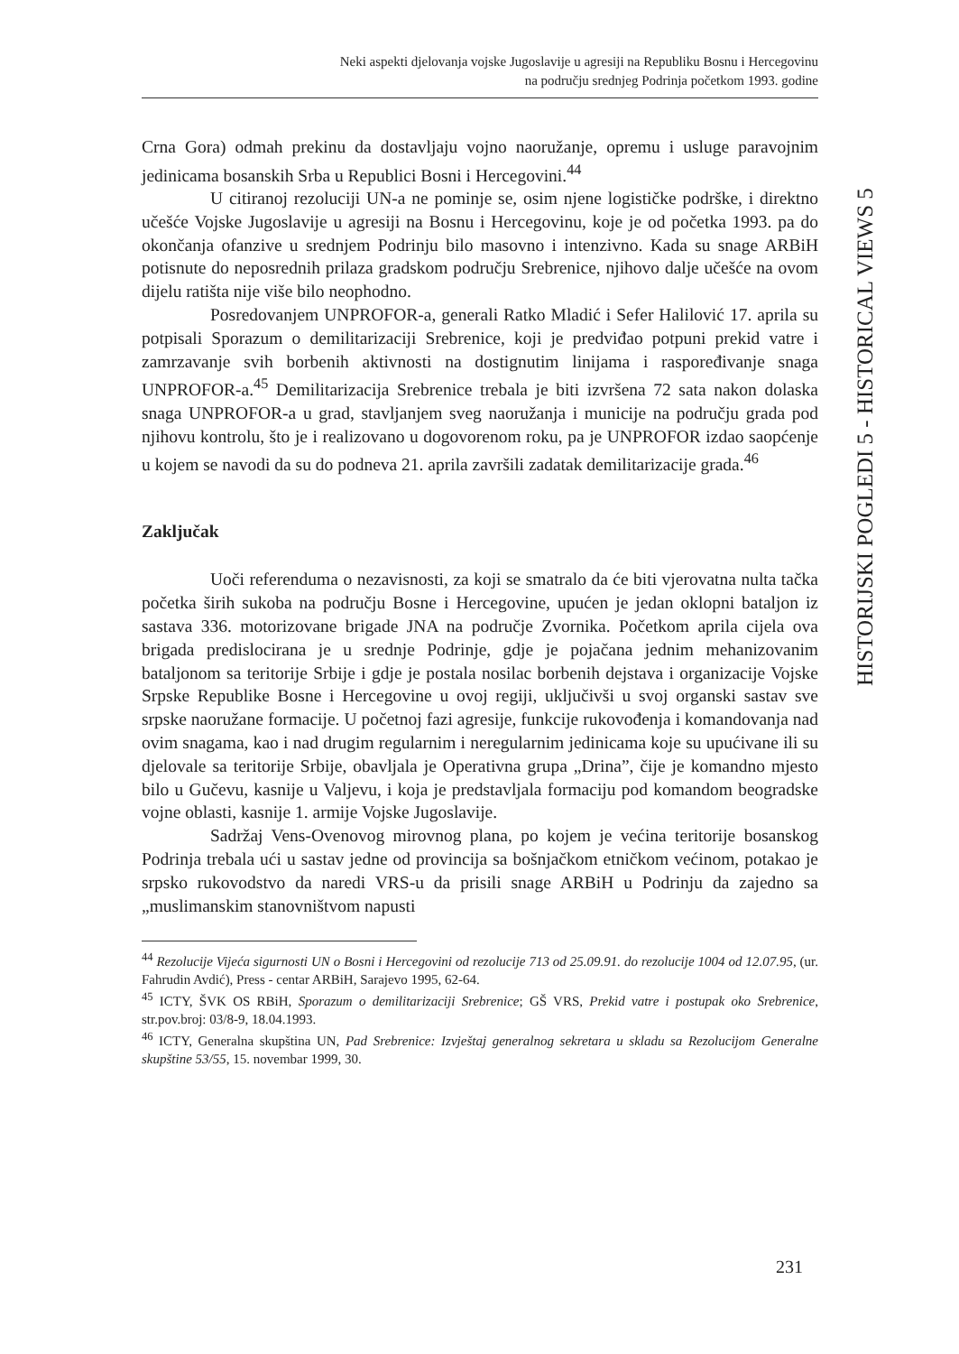Neki aspekti djelovanja vojske Jugoslavije u agresiji na Republiku Bosnu i Hercegovinu
na području srednjeg Podrinja početkom 1993. godine
Crna Gora) odmah prekinu da dostavljaju vojno naoružanje, opremu i usluge paravojnim jedinicama bosanskih Srba u Republici Bosni i Hercegovini.<sup>44</sup>
U citiranoj rezoluciji UN-a ne pominje se, osim njene logističke podrške, i direktno učešće Vojske Jugoslavije u agresiji na Bosnu i Hercegovinu, koje je od početka 1993. pa do okončanja ofanzive u srednjem Podrinju bilo masovno i intenzivno. Kada su snage ARBiH potisnute do neposrednih prilaza gradskom području Srebrenice, njihovo dalje učešće na ovom dijelu ratišta nije više bilo neophodno.
Posredovanjem UNPROFOR-a, generali Ratko Mladić i Sefer Halilović 17. aprila su potpisali Sporazum o demilitarizaciji Srebrenice, koji je predviđao potpuni prekid vatre i zamrzavanje svih borbenih aktivnosti na dostignutim linijama i raspoređivanje snaga UNPROFOR-a.<sup>45</sup> Demilitarizacija Srebrenice trebala je biti izvršena 72 sata nakon dolaska snaga UNPROFOR-a u grad, stavljanjem sveg naoružanja i municije na području grada pod njihovu kontrolu, što je i realizovano u dogovorenom roku, pa je UNPROFOR izdao saopćenje u kojem se navodi da su do podneva 21. aprila završili zadatak demilitarizacije grada.<sup>46</sup>
Zaključak
Uoči referenduma o nezavisnosti, za koji se smatralo da će biti vjerovatna nulta tačka početka širih sukoba na području Bosne i Hercegovine, upućen je jedan oklopni bataljon iz sastava 336. motorizovane brigade JNA na područje Zvornika. Početkom aprila cijela ova brigada predislocirana je u srednje Podrinje, gdje je pojačana jednim mehanizovanim bataljonom sa teritorije Srbije i gdje je postala nosilac borbenih dejstava i organizacije Vojske Srpske Republike Bosne i Hercegovine u ovoj regiji, uključivši u svoj organski sastav sve srpske naoružane formacije. U početnoj fazi agresije, funkcije rukovođenja i komandovanja nad ovim snagama, kao i nad drugim regularnim i neregularnim jedinicama koje su upućivane ili su djelovale sa teritorije Srbije, obavljala je Operativna grupa „Drina”, čije je komandno mjesto bilo u Gučevu, kasnije u Valjevu, i koja je predstavljala formaciju pod komandom beogradske vojne oblasti, kasnije 1. armije Vojske Jugoslavije.
Sadržaj Vens-Ovenovog mirovnog plana, po kojem je većina teritorije bosanskog Podrinja trebala ući u sastav jedne od provincija sa bošnjačkom etničkom većinom, potakao je srpsko rukovodstvo da naredi VRS-u da prisili snage ARBiH u Podrinju da zajedno sa „muslimanskim stanovništvom napusti
<sup>44</sup> Rezolucije Vijeća sigurnosti UN o Bosni i Hercegovini od rezolucije 713 od 25.09.91. do rezolucije 1004 od 12.07.95, (ur. Fahrudin Avdić), Press - centar ARBiH, Sarajevo 1995, 62-64.
<sup>45</sup> ICTY, ŠVK OS RBiH, Sporazum o demilitarizaciji Srebrenice; GŠ VRS, Prekid vatre i postupak oko Srebrenice, str.pov.broj: 03/8-9, 18.04.1993.
<sup>46</sup> ICTY, Generalna skupština UN, Pad Srebrenice: Izvještaj generalnog sekretara u skladu sa Rezolucijom Generalne skupštine 53/55, 15. novembar 1999, 30.
HISTORIJSKI POGLEDI 5 - HISTORICAL VIEWS 5
231